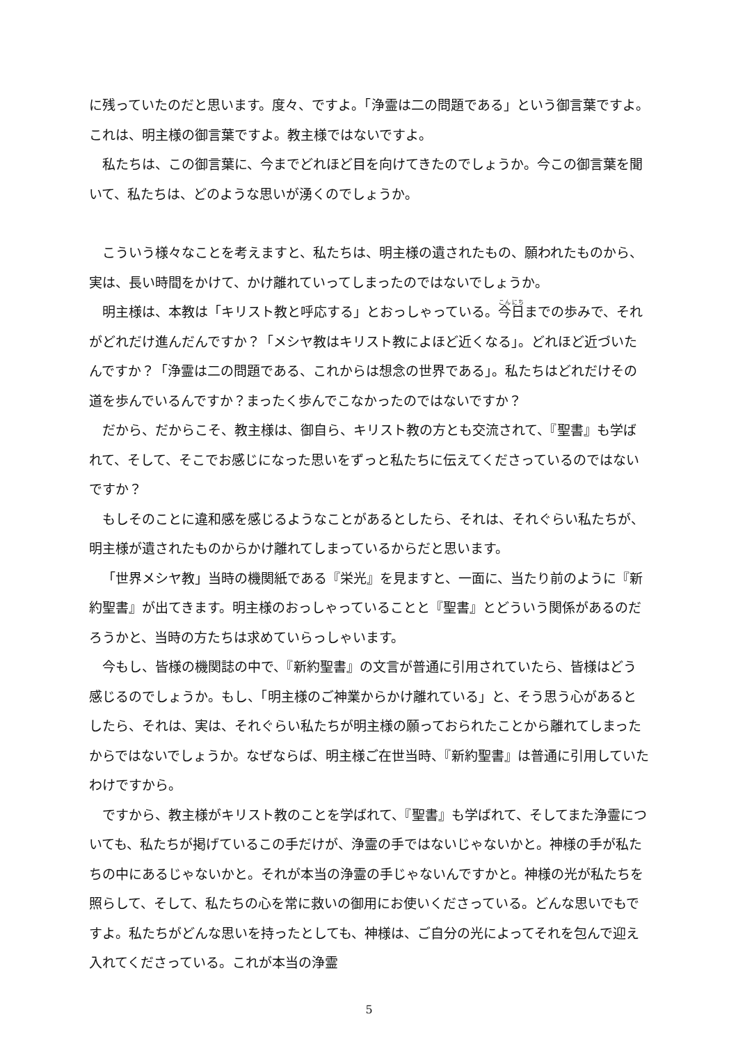に残っていたのだと思います。度々、ですよ。「浄霊は二の問題である」という御言葉ですよ。これは、明主様の御言葉ですよ。教主様ではないですよ。
私たちは、この御言葉に、今までどれほど目を向けてきたのでしょうか。今この御言葉を聞いて、私たちは、どのような思いが湧くのでしょうか。
こういう様々なことを考えますと、私たちは、明主様の遺されたもの、願われたものから、実は、長い時間をかけて、かけ離れていってしまったのではないでしょうか。
明主様は、本教は「キリスト教と呼応する」とおっしゃっている。今日までの歩みで、それがどれだけ進んだんですか？「メシヤ教はキリスト教によほど近くなる」。どれほど近づいたんですか？「浄霊は二の問題である、これからは想念の世界である」。私たちはどれだけその道を歩んでいるんですか？まったく歩んでこなかったのではないですか？
だから、だからこそ、教主様は、御自ら、キリスト教の方とも交流されて、『聖書』も学ばれて、そして、そこでお感じになった思いをずっと私たちに伝えてくださっているのではないですか？
もしそのことに違和感を感じるようなことがあるとしたら、それは、それぐらい私たちが、明主様が遺されたものからかけ離れてしまっているからだと思います。
「世界メシヤ教」当時の機関紙である『栄光』を見ますと、一面に、当たり前のように『新約聖書』が出てきます。明主様のおっしゃっていることと『聖書』とどういう関係があるのだろうかと、当時の方たちは求めていらっしゃいます。
今もし、皆様の機関誌の中で、『新約聖書』の文言が普通に引用されていたら、皆様はどう感じるのでしょうか。もし、「明主様のご神業からかけ離れている」と、そう思う心があるとしたら、それは、実は、それぐらい私たちが明主様の願っておられたことから離れてしまったからではないでしょうか。なぜならば、明主様ご在世当時、『新約聖書』は普通に引用していたわけですから。
ですから、教主様がキリスト教のことを学ばれて、『聖書』も学ばれて、そしてまた浄霊についても、私たちが掲げているこの手だけが、浄霊の手ではないじゃないかと。神様の手が私たちの中にあるじゃないかと。それが本当の浄霊の手じゃないんですかと。神様の光が私たちを照らして、そして、私たちの心を常に救いの御用にお使いくださっている。どんな思いでもですよ。私たちがどんな思いを持ったとしても、神様は、ご自分の光によってそれを包んで迎え入れてくださっている。これが本当の浄霊
5